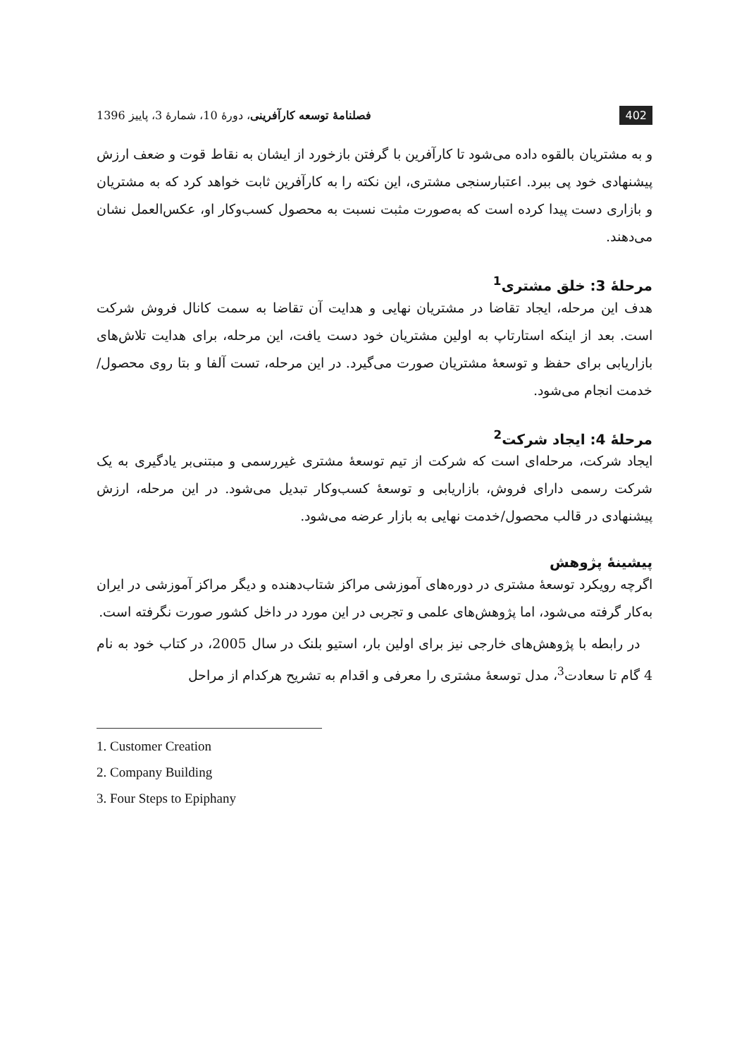402 فصلنامهٔ توسعه کارآفرینی، دورهٔ 10، شمارهٔ 3، پاییز 1396
و به مشتریان بالقوه داده می‌شود تا کارآفرین با گرفتن بازخورد از ایشان به نقاط قوت و ضعف ارزش پیشنهادی خود پی ببرد. اعتبارسنجی مشتری، این نکته را به کارآفرین ثابت خواهد کرد که به مشتریان و بازاری دست پیدا کرده است که به‌صورت مثبت نسبت به محصول کسب‌وکار او، عکس‌العمل نشان می‌دهند.
مرحلهٔ 3: خلق مشتری<sup>1</sup>
هدف این مرحله، ایجاد تقاضا در مشتریان نهایی و هدایت آن تقاضا به سمت کانال فروش شرکت است. بعد از اینکه استارتاپ به اولین مشتریان خود دست یافت، این مرحله، برای هدایت تلاش‌های بازاریابی برای حفظ و توسعهٔ مشتریان صورت می‌گیرد. در این مرحله، تست آلفا و بتا روی محصول/خدمت انجام می‌شود.
مرحلهٔ 4: ایجاد شرکت<sup>2</sup>
ایجاد شرکت، مرحله‌ای است که شرکت از تیم توسعهٔ مشتری غیررسمی و مبتنی‌بر یادگیری به یک شرکت رسمی دارای فروش، بازاریابی و توسعهٔ کسب‌وکار تبدیل می‌شود. در این مرحله، ارزش پیشنهادی در قالب محصول/خدمت نهایی به بازار عرضه می‌شود.
پیشینهٔ پژوهش
اگرچه رویکرد توسعهٔ مشتری در دوره‌های آموزشی مراکز شتاب‌دهنده و دیگر مراکز آموزشی در ایران به‌کار گرفته می‌شود، اما پژوهش‌های علمی و تجربی در این مورد در داخل کشور صورت نگرفته است.
در رابطه با پژوهش‌های خارجی نیز برای اولین بار، استیو بلنک در سال 2005، در کتاب خود به نام 4 گام تا سعادت<sup>3</sup>، مدل توسعهٔ مشتری را معرفی و اقدام به تشریح هرکدام از مراحل
1. Customer Creation
2. Company Building
3. Four Steps to Epiphany